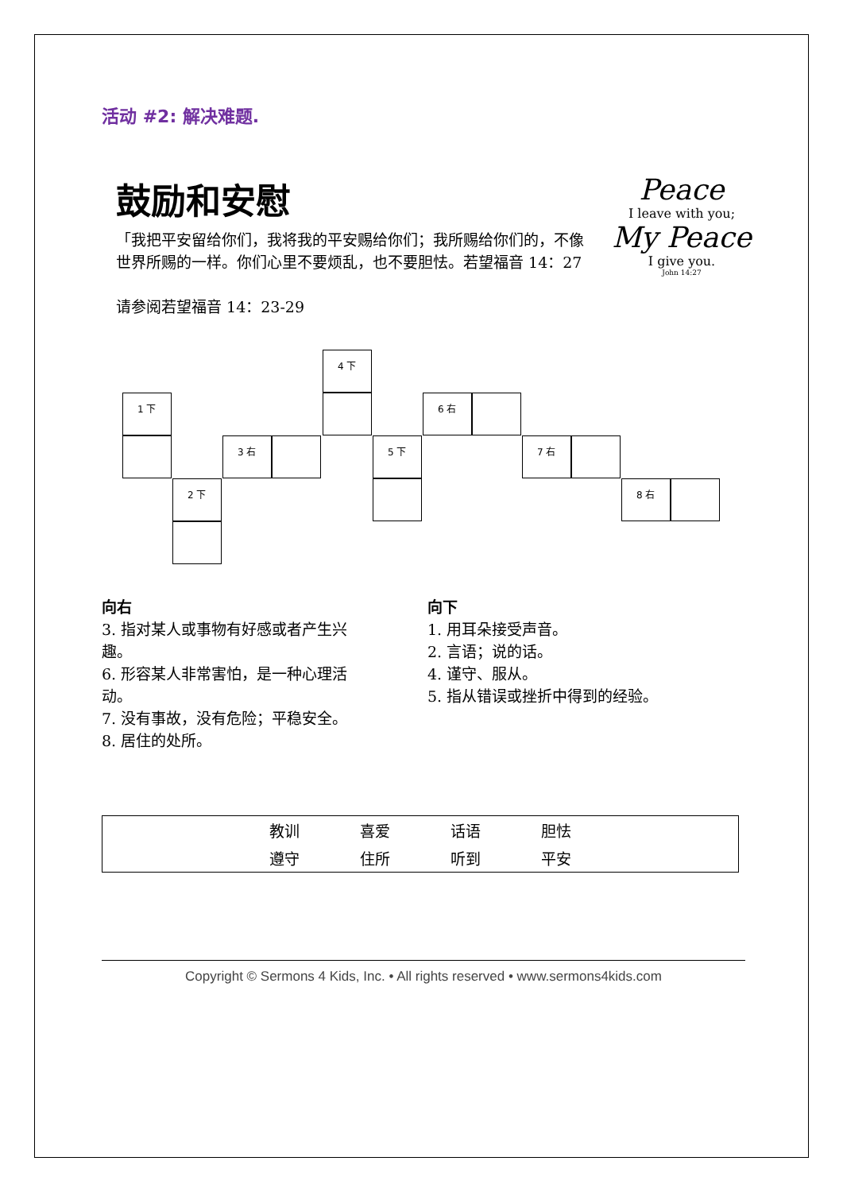活动 #2: 解决难题.
鼓励和安慰
「我把平安留给你们，我将我的平安赐给你们；我所赐给你们的，不像世界所赐的一样。你们心里不要烦乱，也不要胆怯。若望福音 14：27
请参阅若望福音 14：23-29
Peace
I leave with you;
My Peace
I give you.
John 14:27
4 下
1 下 6 右
3 右 5 下 7 右
2 下 8 右
向右
3. 指对某人或事物有好感或者产生兴趣。
6. 形容某人非常害怕，是一种心理活动。
7. 没有事故，没有危险；平稳安全。
8. 居住的处所。
向下
1. 用耳朵接受声音。
2. 言语；说的话。
4. 谨守、服从。
5. 指从错误或挫折中得到的经验。
| | 教训 | 喜爱 | 话语 | 胆怯 | |
| | 遵守 | 住所 | 听到 | 平安 | |
Copyright © Sermons 4 Kids, Inc. • All rights reserved • www.sermons4kids.com